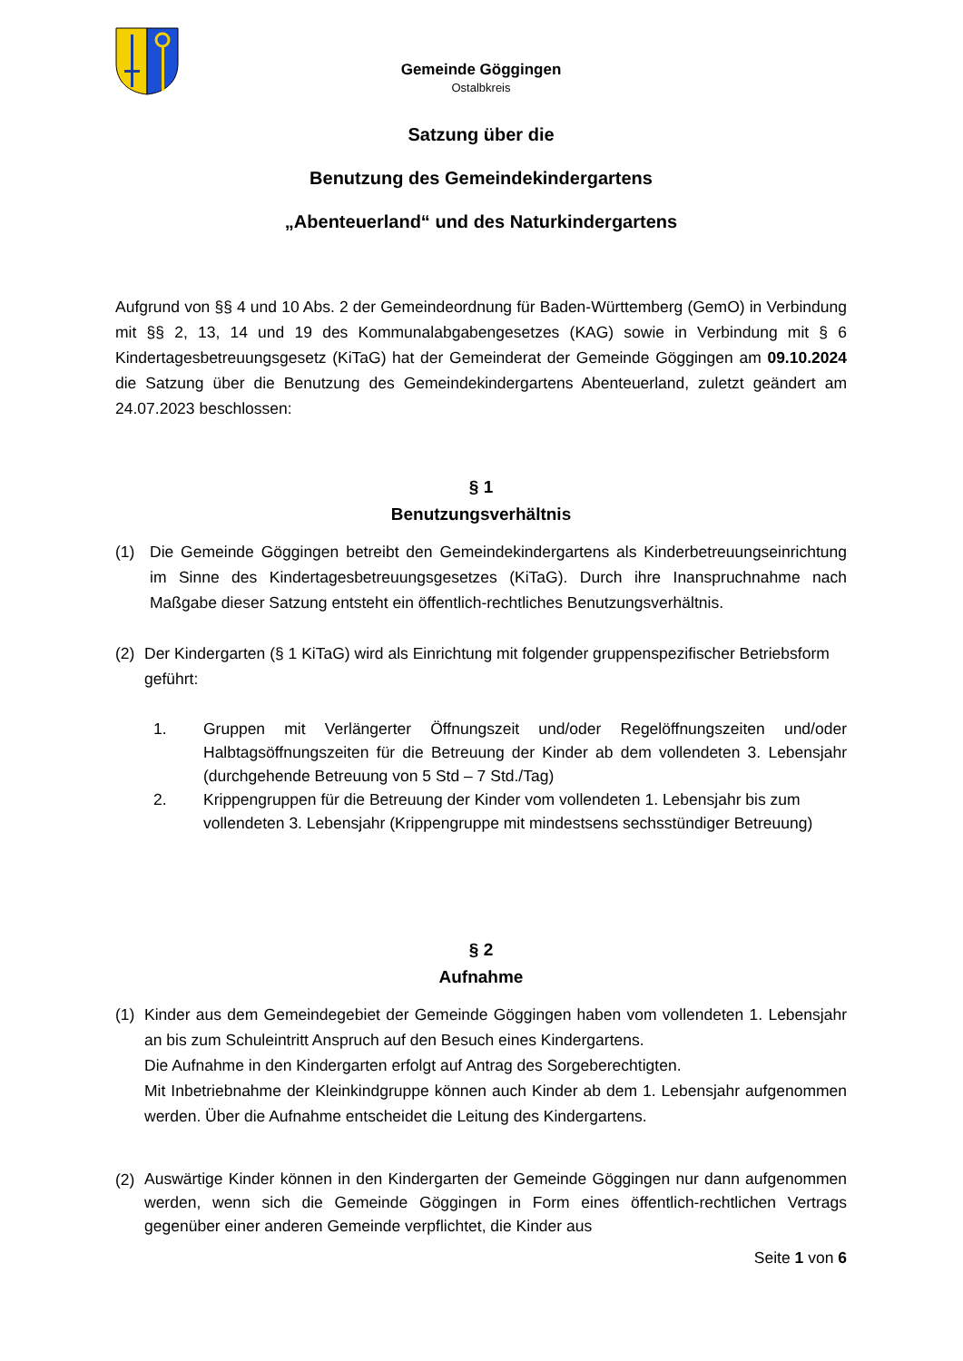Gemeinde Göggingen
Ostalbkreis
Satzung über die
Benutzung des Gemeindekindergartens
„Abenteuerland“ und des Naturkindergartens
Aufgrund von §§ 4 und 10 Abs. 2 der Gemeindeordnung für Baden-Württemberg (GemO) in Verbindung mit §§ 2, 13, 14 und 19 des Kommunalabgabengesetzes (KAG) sowie in Verbindung mit § 6 Kindertagesbetreuungsgesetz (KiTaG) hat der Gemeinderat der Gemeinde Göggingen am 09.10.2024 die Satzung über die Benutzung des Gemeindekindergartens Abenteuerland, zuletzt geändert am 24.07.2023 beschlossen:
§ 1
Benutzungsverhältnis
(1) Die Gemeinde Göggingen betreibt den Gemeindekindergartens als Kinderbetreuungseinrichtung im Sinne des Kindertagesbetreuungsgesetzes (KiTaG). Durch ihre Inanspruchnahme nach Maßgabe dieser Satzung entsteht ein öffentlich-rechtliches Benutzungsverhältnis.
(2) Der Kindergarten (§ 1 KiTaG) wird als Einrichtung mit folgender gruppenspezifischer Betriebsform geführt:
1. Gruppen mit Verlängerter Öffnungszeit und/oder Regelöffnungszeiten und/oder Halbtagsöffnungszeiten für die Betreuung der Kinder ab dem vollendeten 3. Lebensjahr (durchgehende Betreuung von 5 Std – 7 Std./Tag)
2. Krippengruppen für die Betreuung der Kinder vom vollendeten 1. Lebensjahr bis zum vollendeten 3. Lebensjahr (Krippengruppe mit mindestsens sechsstündiger Betreuung)
§ 2
Aufnahme
(1) Kinder aus dem Gemeindegebiet der Gemeinde Göggingen haben vom vollendeten 1. Lebensjahr an bis zum Schuleintritt Anspruch auf den Besuch eines Kindergartens.
Die Aufnahme in den Kindergarten erfolgt auf Antrag des Sorgeberechtigten.
Mit Inbetriebnahme der Kleinkindgruppe können auch Kinder ab dem 1. Lebensjahr aufgenommen werden. Über die Aufnahme entscheidet die Leitung des Kindergartens.
(2)
Auswärtige Kinder können in den Kindergarten der Gemeinde Göggingen nur dann aufgenommen werden, wenn sich die Gemeinde Göggingen in Form eines öffentlich-rechtlichen Vertrags gegenüber einer anderen Gemeinde verpflichtet, die Kinder aus
Seite 1 von 6